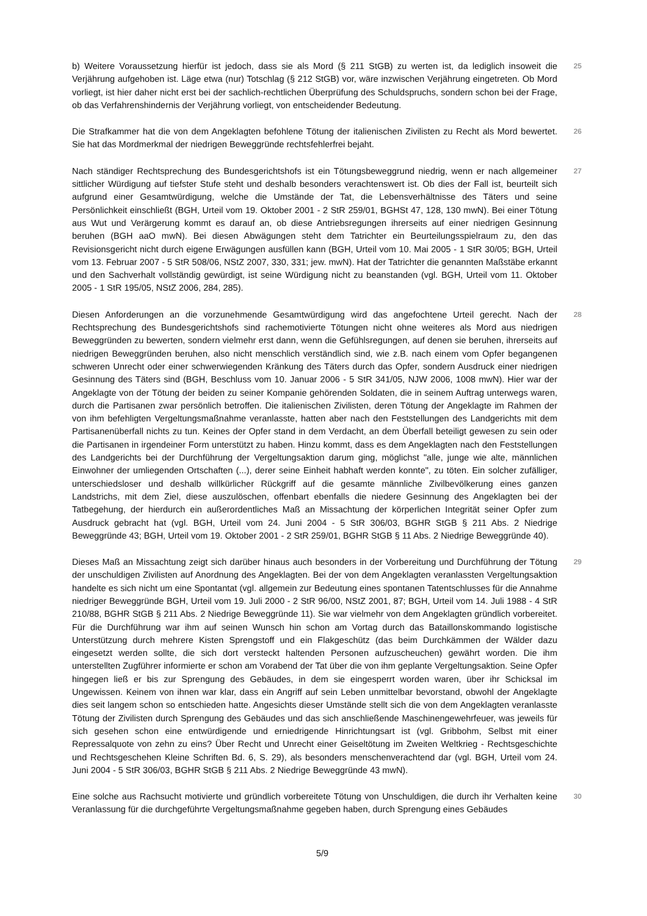b) Weitere Voraussetzung hierfür ist jedoch, dass sie als Mord (§ 211 StGB) zu werten ist, da lediglich insoweit die Verjährung aufgehoben ist. Läge etwa (nur) Totschlag (§ 212 StGB) vor, wäre inzwischen Verjährung eingetreten. Ob Mord vorliegt, ist hier daher nicht erst bei der sachlich-rechtlichen Überprüfung des Schuldspruchs, sondern schon bei der Frage, ob das Verfahrenshindernis der Verjährung vorliegt, von entscheidender Bedeutung.
25
Die Strafkammer hat die von dem Angeklagten befohlene Tötung der italienischen Zivilisten zu Recht als Mord bewertet. Sie hat das Mordmerkmal der niedrigen Beweggründe rechtsfehlerfrei bejaht.
26
Nach ständiger Rechtsprechung des Bundesgerichtshofs ist ein Tötungsbeweggrund niedrig, wenn er nach allgemeiner sittlicher Würdigung auf tiefster Stufe steht und deshalb besonders verachtenswert ist. Ob dies der Fall ist, beurteilt sich aufgrund einer Gesamtwürdigung, welche die Umstände der Tat, die Lebensverhältnisse des Täters und seine Persönlichkeit einschließt (BGH, Urteil vom 19. Oktober 2001 - 2 StR 259/01, BGHSt 47, 128, 130 mwN). Bei einer Tötung aus Wut und Verärgerung kommt es darauf an, ob diese Antriebsregungen ihrerseits auf einer niedrigen Gesinnung beruhen (BGH aaO mwN). Bei diesen Abwägungen steht dem Tatrichter ein Beurteilungsspielraum zu, den das Revisionsgericht nicht durch eigene Erwägungen ausfüllen kann (BGH, Urteil vom 10. Mai 2005 - 1 StR 30/05; BGH, Urteil vom 13. Februar 2007 - 5 StR 508/06, NStZ 2007, 330, 331; jew. mwN). Hat der Tatrichter die genannten Maßstäbe erkannt und den Sachverhalt vollständig gewürdigt, ist seine Würdigung nicht zu beanstanden (vgl. BGH, Urteil vom 11. Oktober 2005 - 1 StR 195/05, NStZ 2006, 284, 285).
27
Diesen Anforderungen an die vorzunehmende Gesamtwürdigung wird das angefochtene Urteil gerecht. Nach der Rechtsprechung des Bundesgerichtshofs sind rachemotivierte Tötungen nicht ohne weiteres als Mord aus niedrigen Beweggründen zu bewerten, sondern vielmehr erst dann, wenn die Gefühlsregungen, auf denen sie beruhen, ihrerseits auf niedrigen Beweggründen beruhen, also nicht menschlich verständlich sind, wie z.B. nach einem vom Opfer begangenen schweren Unrecht oder einer schwerwiegenden Kränkung des Täters durch das Opfer, sondern Ausdruck einer niedrigen Gesinnung des Täters sind (BGH, Beschluss vom 10. Januar 2006 - 5 StR 341/05, NJW 2006, 1008 mwN). Hier war der Angeklagte von der Tötung der beiden zu seiner Kompanie gehörenden Soldaten, die in seinem Auftrag unterwegs waren, durch die Partisanen zwar persönlich betroffen. Die italienischen Zivilisten, deren Tötung der Angeklagte im Rahmen der von ihm befehligten Vergeltungsmaßnahme veranlasste, hatten aber nach den Feststellungen des Landgerichts mit dem Partisanenüberfall nichts zu tun. Keines der Opfer stand in dem Verdacht, an dem Überfall beteiligt gewesen zu sein oder die Partisanen in irgendeiner Form unterstützt zu haben. Hinzu kommt, dass es dem Angeklagten nach den Feststellungen des Landgerichts bei der Durchführung der Vergeltungsaktion darum ging, möglichst "alle, junge wie alte, männlichen Einwohner der umliegenden Ortschaften (...), derer seine Einheit habhaft werden konnte", zu töten. Ein solcher zufälliger, unterschiedsloser und deshalb willkürlicher Rückgriff auf die gesamte männliche Zivilbevölkerung eines ganzen Landstrichs, mit dem Ziel, diese auszulöschen, offenbart ebenfalls die niedere Gesinnung des Angeklagten bei der Tatbegehung, der hierdurch ein außerordentliches Maß an Missachtung der körperlichen Integrität seiner Opfer zum Ausdruck gebracht hat (vgl. BGH, Urteil vom 24. Juni 2004 - 5 StR 306/03, BGHR StGB § 211 Abs. 2 Niedrige Beweggründe 43; BGH, Urteil vom 19. Oktober 2001 - 2 StR 259/01, BGHR StGB § 11 Abs. 2 Niedrige Beweggründe 40).
28
Dieses Maß an Missachtung zeigt sich darüber hinaus auch besonders in der Vorbereitung und Durchführung der Tötung der unschuldigen Zivilisten auf Anordnung des Angeklagten. Bei der von dem Angeklagten veranlassten Vergeltungsaktion handelte es sich nicht um eine Spontantat (vgl. allgemein zur Bedeutung eines spontanen Tatentschlusses für die Annahme niedriger Beweggründe BGH, Urteil vom 19. Juli 2000 - 2 StR 96/00, NStZ 2001, 87; BGH, Urteil vom 14. Juli 1988 - 4 StR 210/88, BGHR StGB § 211 Abs. 2 Niedrige Beweggründe 11). Sie war vielmehr von dem Angeklagten gründlich vorbereitet. Für die Durchführung war ihm auf seinen Wunsch hin schon am Vortag durch das Bataillonskommando logistische Unterstützung durch mehrere Kisten Sprengstoff und ein Flakgeschütz (das beim Durchkämmen der Wälder dazu eingesetzt werden sollte, die sich dort versteckt haltenden Personen aufzuscheuchen) gewährt worden. Die ihm unterstellten Zugführer informierte er schon am Vorabend der Tat über die von ihm geplante Vergeltungsaktion. Seine Opfer hingegen ließ er bis zur Sprengung des Gebäudes, in dem sie eingesperrt worden waren, über ihr Schicksal im Ungewissen. Keinem von ihnen war klar, dass ein Angriff auf sein Leben unmittelbar bevorstand, obwohl der Angeklagte dies seit langem schon so entschieden hatte. Angesichts dieser Umstände stellt sich die von dem Angeklagten veranlasste Tötung der Zivilisten durch Sprengung des Gebäudes und das sich anschließende Maschinengewehrfeuer, was jeweils für sich gesehen schon eine entwürdigende und erniedrigende Hinrichtungsart ist (vgl. Gribbohm, Selbst mit einer Repressalquote von zehn zu eins? Über Recht und Unrecht einer Geiseltötung im Zweiten Weltkrieg - Rechtsgeschichte und Rechtsgeschehen Kleine Schriften Bd. 6, S. 29), als besonders menschenverachtend dar (vgl. BGH, Urteil vom 24. Juni 2004 - 5 StR 306/03, BGHR StGB § 211 Abs. 2 Niedrige Beweggründe 43 mwN).
29
Eine solche aus Rachsucht motivierte und gründlich vorbereitete Tötung von Unschuldigen, die durch ihr Verhalten keine Veranlassung für die durchgeführte Vergeltungsmaßnahme gegeben haben, durch Sprengung eines Gebäudes
30
5/9